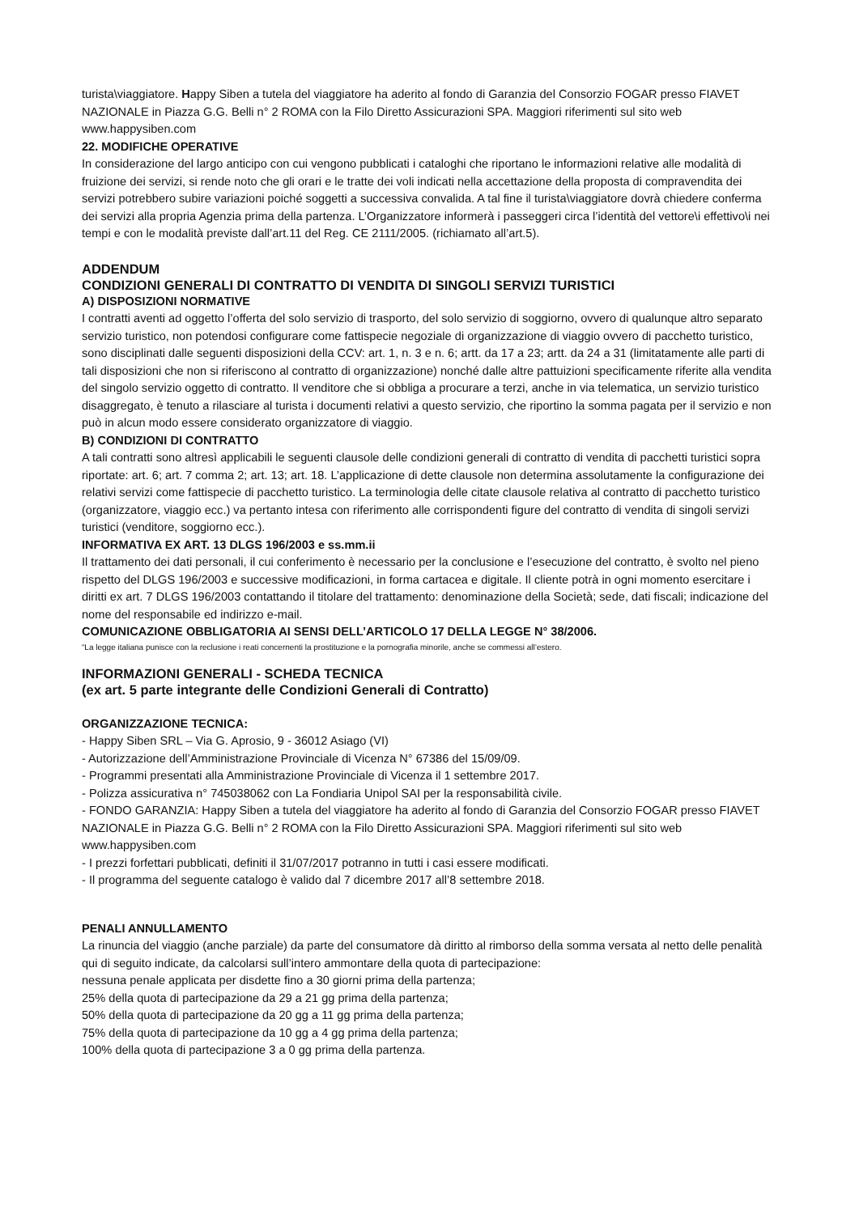turista\viaggiatore. Happy Siben a tutela del viaggiatore ha aderito al fondo di Garanzia del Consorzio FOGAR presso FIAVET NAZIONALE in Piazza G.G. Belli n° 2 ROMA con la Filo Diretto Assicurazioni SPA. Maggiori riferimenti sul sito web www.happysiben.com
22. MODIFICHE OPERATIVE
In considerazione del largo anticipo con cui vengono pubblicati i cataloghi che riportano le informazioni relative alle modalità di fruizione dei servizi, si rende noto che gli orari e le tratte dei voli indicati nella accettazione della proposta di compravendita dei servizi potrebbero subire variazioni poiché soggetti a successiva convalida. A tal fine il turista\viaggiatore dovrà chiedere conferma dei servizi alla propria Agenzia prima della partenza. L’Organizzatore informerà i passeggeri circa l’identità del vettore\i effettivo\i nei tempi e con le modalità previste dall’art.11 del Reg. CE 2111/2005. (richiamato all’art.5).
ADDENDUM
CONDIZIONI GENERALI DI CONTRATTO DI VENDITA DI SINGOLI SERVIZI TURISTICI
A) DISPOSIZIONI NORMATIVE
I contratti aventi ad oggetto l’offerta del solo servizio di trasporto, del solo servizio di soggiorno, ovvero di qualunque altro separato servizio turistico, non potendosi configurare come fattispecie negoziale di organizzazione di viaggio ovvero di pacchetto turistico, sono disciplinati dalle seguenti disposizioni della CCV: art. 1, n. 3 e n. 6; artt. da 17 a 23; artt. da 24 a 31 (limitatamente alle parti di tali disposizioni che non si riferiscono al contratto di organizzazione) nonché dalle altre pattuizioni specificamente riferite alla vendita del singolo servizio oggetto di contratto. Il venditore che si obbliga a procurare a terzi, anche in via telematica, un servizio turistico disaggregato, è tenuto a rilasciare al turista i documenti relativi a questo servizio, che riportino la somma pagata per il servizio e non può in alcun modo essere considerato organizzatore di viaggio.
B) CONDIZIONI DI CONTRATTO
A tali contratti sono altresì applicabili le seguenti clausole delle condizioni generali di contratto di vendita di pacchetti turistici sopra riportate: art. 6; art. 7 comma 2; art. 13; art. 18. L’applicazione di dette clausole non determina assolutamente la configurazione dei relativi servizi come fattispecie di pacchetto turistico. La terminologia delle citate clausole relativa al contratto di pacchetto turistico (organizzatore, viaggio ecc.) va pertanto intesa con riferimento alle corrispondenti figure del contratto di vendita di singoli servizi turistici (venditore, soggiorno ecc.).
INFORMATIVA EX ART. 13 DLGS 196/2003 e ss.mm.ii
Il trattamento dei dati personali, il cui conferimento è necessario per la conclusione e l’esecuzione del contratto, è svolto nel pieno rispetto del DLGS 196/2003 e successive modificazioni, in forma cartacea e digitale. Il cliente potrà in ogni momento esercitare i diritti ex art. 7 DLGS 196/2003 contattando il titolare del trattamento: denominazione della Società; sede, dati fiscali; indicazione del nome del responsabile ed indirizzo e-mail.
COMUNICAZIONE OBBLIGATORIA AI SENSI DELL’ARTICOLO 17 DELLA LEGGE N° 38/2006.
“La legge italiana punisce con la reclusione i reati concernenti la prostituzione e la pornografia minorile, anche se commessi all’estero.
INFORMAZIONI GENERALI - SCHEDA TECNICA
(ex art. 5 parte integrante delle Condizioni Generali di Contratto)
ORGANIZZAZIONE TECNICA:
- Happy Siben SRL – Via G. Aprosio, 9 - 36012 Asiago (VI)
- Autorizzazione dell’Amministrazione Provinciale di Vicenza N° 67386 del 15/09/09.
- Programmi presentati alla Amministrazione Provinciale di Vicenza il 1 settembre 2017.
- Polizza assicurativa n° 745038062 con La Fondiaria Unipol SAI per la responsabilità civile.
- FONDO GARANZIA: Happy Siben a tutela del viaggiatore ha aderito al fondo di Garanzia del Consorzio FOGAR presso FIAVET NAZIONALE in Piazza G.G. Belli n° 2 ROMA con la Filo Diretto Assicurazioni SPA. Maggiori riferimenti sul sito web www.happysiben.com
- I prezzi forfettari pubblicati, definiti il 31/07/2017 potranno in tutti i casi essere modificati.
- Il programma del seguente catalogo è valido dal 7 dicembre 2017 all’8 settembre 2018.
PENALI ANNULLAMENTO
La rinuncia del viaggio (anche parziale) da parte del consumatore dà diritto al rimborso della somma versata al netto delle penalità qui di seguito indicate, da calcolarsi sull’intero ammontare della quota di partecipazione:
nessuna penale applicata per disdette fino a 30 giorni prima della partenza;
25% della quota di partecipazione da 29 a 21 gg prima della partenza;
50% della quota di partecipazione da 20 gg a 11 gg prima della partenza;
75% della quota di partecipazione da 10 gg a 4 gg prima della partenza;
100% della quota di partecipazione 3 a 0 gg prima della partenza.